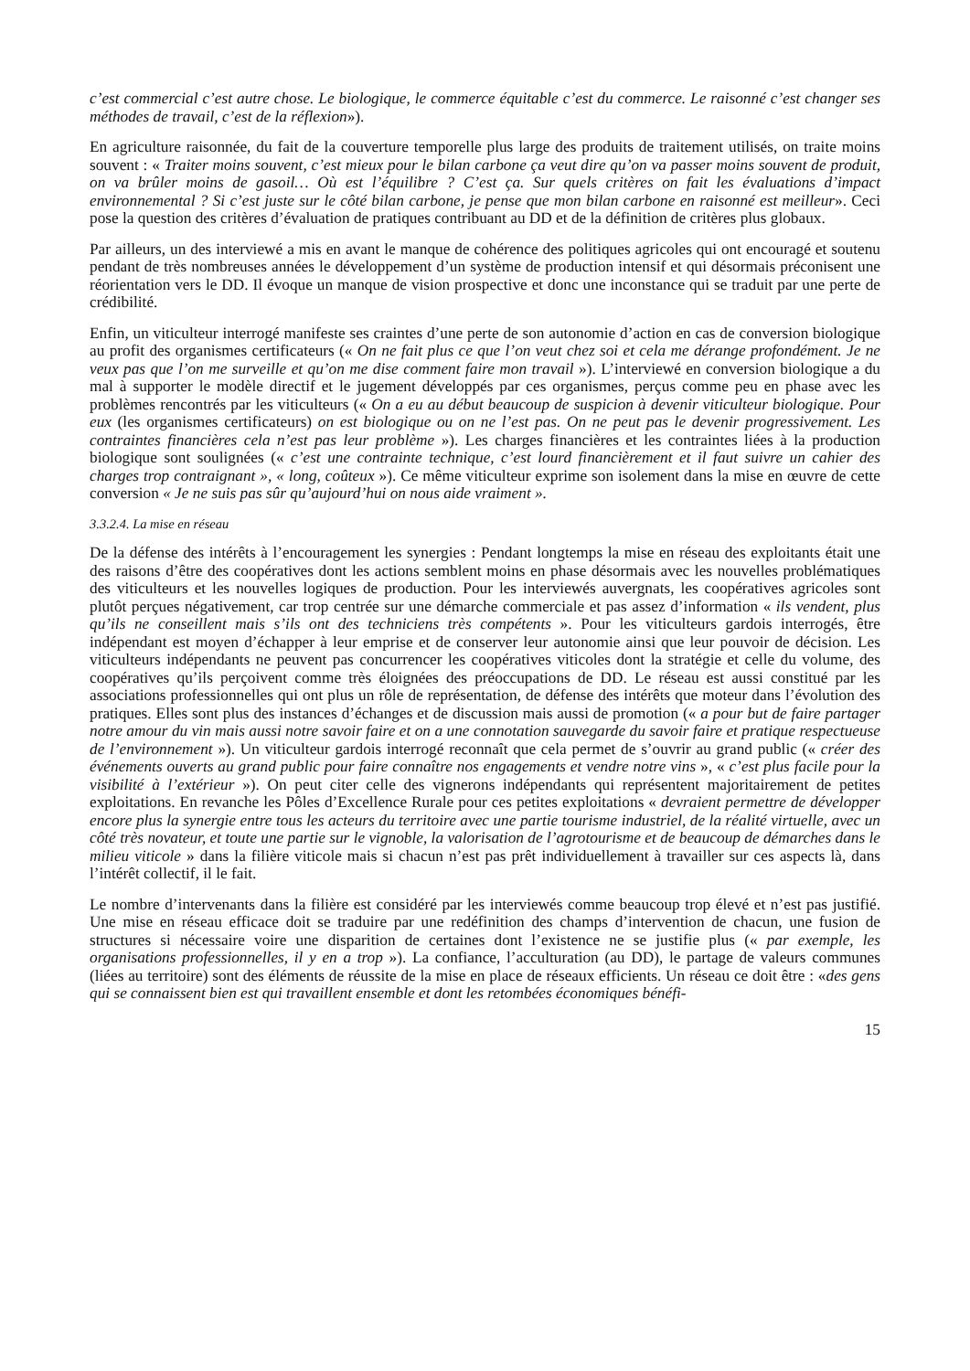c’est commercial c’est autre chose. Le biologique, le commerce équitable c’est du commerce. Le raisonné c’est changer ses méthodes de travail, c’est de la réflexion»).
En agriculture raisonnée, du fait de la couverture temporelle plus large des produits de traitement utilisés, on traite moins souvent : « Traiter moins souvent, c’est mieux pour le bilan carbone ça veut dire qu’on va passer moins souvent de produit, on va brûler moins de gasoil… Où est l’équilibre ? C’est ça. Sur quels critères on fait les évaluations d’impact environnemental ? Si c’est juste sur le côté bilan carbone, je pense que mon bilan carbone en raisonné est meilleur». Ceci pose la question des critères d’évaluation de pratiques contribuant au DD et de la définition de critères plus globaux.
Par ailleurs, un des interviewé a mis en avant le manque de cohérence des politiques agricoles qui ont encouragé et soutenu pendant de très nombreuses années le développement d’un système de production intensif et qui désormais préconisent une réorientation vers le DD. Il évoque un manque de vision prospective et donc une inconstance qui se traduit par une perte de crédibilité.
Enfin, un viticulteur interrogé manifeste ses craintes d’une perte de son autonomie d’action en cas de conversion biologique au profit des organismes certificateurs (« On ne fait plus ce que l’on veut chez soi et cela me dérange profondément. Je ne veux pas que l’on me surveille et qu’on me dise comment faire mon travail »). L’interviewé en conversion biologique a du mal à supporter le modèle directif et le jugement développés par ces organismes, perçus comme peu en phase avec les problèmes rencontrés par les viticulteurs (« On a eu au début beaucoup de suspicion à devenir viticulteur biologique. Pour eux (les organismes certificateurs) on est biologique ou on ne l’est pas. On ne peut pas le devenir progressivement. Les contraintes financières cela n’est pas leur problème »). Les charges financières et les contraintes liées à la production biologique sont soulignées (« c’est une contrainte technique, c’est lourd financièrement et il faut suivre un cahier des charges trop contraignant », « long, coûteux »). Ce même viticulteur exprime son isolement dans la mise en œuvre de cette conversion « Je ne suis pas sûr qu’aujourd’hui on nous aide vraiment ».
3.3.2.4. La mise en réseau
De la défense des intérêts à l’encouragement les synergies : Pendant longtemps la mise en réseau des exploitants était une des raisons d’être des coopératives dont les actions semblent moins en phase désormais avec les nouvelles problématiques des viticulteurs et les nouvelles logiques de production. Pour les interviewés auvergnats, les coopératives agricoles sont plutôt perçues négativement, car trop centrée sur une démarche commerciale et pas assez d’information « ils vendent, plus qu’ils ne conseillent mais s’ils ont des techniciens très compétents ». Pour les viticulteurs gardois interrogés, être indépendant est moyen d’échapper à leur emprise et de conserver leur autonomie ainsi que leur pouvoir de décision. Les viticulteurs indépendants ne peuvent pas concurrencer les coopératives viticoles dont la stratégie et celle du volume, des coopératives qu’ils perçoivent comme très éloignées des préoccupations de DD. Le réseau est aussi constitué par les associations professionnelles qui ont plus un rôle de représentation, de défense des intérêts que moteur dans l’évolution des pratiques. Elles sont plus des instances d’échanges et de discussion mais aussi de promotion (« a pour but de faire partager notre amour du vin mais aussi notre savoir faire et on a une connotation sauvegarde du savoir faire et pratique respectueuse de l’environnement »). Un viticulteur gardois interrogé reconnaît que cela permet de s’ouvrir au grand public (« créer des événements ouverts au grand public pour faire connaître nos engagements et vendre notre vins », « c’est plus facile pour la visibilité à l’extérieur »). On peut citer celle des vignerons indépendants qui représentent majoritairement de petites exploitations. En revanche les Pôles d’Excellence Rurale pour ces petites exploitations « devraient permettre de développer encore plus la synergie entre tous les acteurs du territoire avec une partie tourisme industriel, de la réalité virtuelle, avec un côté très novateur, et toute une partie sur le vignoble, la valorisation de l’agrotourisme et de beaucoup de démarches dans le milieu viticole » dans la filière viticole mais si chacun n’est pas prêt individuellement à travailler sur ces aspects là, dans l’intérêt collectif, il le fait.
Le nombre d’intervenants dans la filière est considéré par les interviewés comme beaucoup trop élevé et n’est pas justifié. Une mise en réseau efficace doit se traduire par une redéfinition des champs d’intervention de chacun, une fusion de structures si nécessaire voire une disparition de certaines dont l’existence ne se justifie plus (« par exemple, les organisations professionnelles, il y en a trop »). La confiance, l’acculturation (au DD), le partage de valeurs communes (liées au territoire) sont des éléments de réussite de la mise en place de réseaux efficients. Un réseau ce doit être : «des gens qui se connaissent bien est qui travaillent ensemble et dont les retombées économiques bénéfi-
15